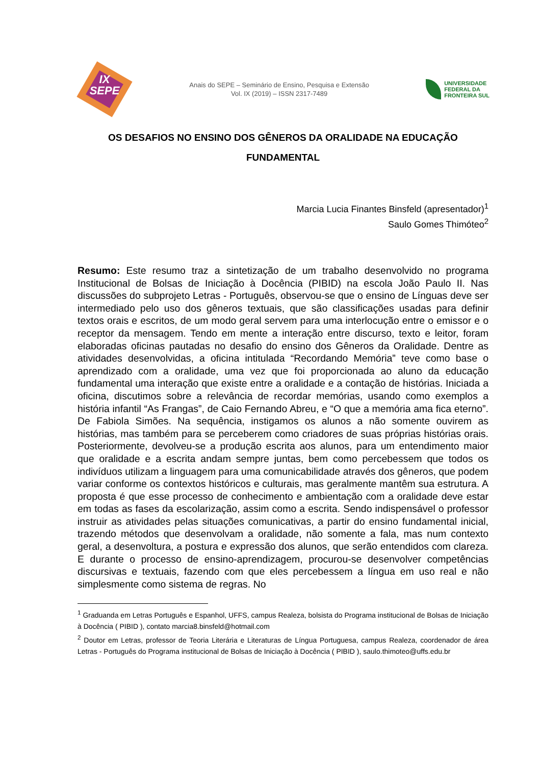IX
SEPE
Anais do SEPE – Seminário de Ensino, Pesquisa e Extensão
Vol. IX (2019) – ISSN 2317-7489
UNIVERSIDADE
FEDERAL DA
FRONTEIRA SUL
OS DESAFIOS NO ENSINO DOS GÊNEROS DA ORALIDADE NA EDUCAÇÃO FUNDAMENTAL
Marcia Lucia Finantes Binsfeld (apresentador)<sup>1</sup>
Saulo Gomes Thimóteo<sup>2</sup>
Resumo: Este resumo traz a sintetização de um trabalho desenvolvido no programa Institucional de Bolsas de Iniciação à Docência (PIBID) na escola João Paulo II. Nas discussões do subprojeto Letras - Português, observou-se que o ensino de Línguas deve ser intermediado pelo uso dos gêneros textuais, que são classificações usadas para definir textos orais e escritos, de um modo geral servem para uma interlocução entre o emissor e o receptor da mensagem. Tendo em mente a interação entre discurso, texto e leitor, foram elaboradas oficinas pautadas no desafio do ensino dos Gêneros da Oralidade. Dentre as atividades desenvolvidas, a oficina intitulada “Recordando Memória” teve como base o aprendizado com a oralidade, uma vez que foi proporcionada ao aluno da educação fundamental uma interação que existe entre a oralidade e a contação de histórias. Iniciada a oficina, discutimos sobre a relevância de recordar memórias, usando como exemplos a história infantil “As Frangas”, de Caio Fernando Abreu, e “O que a memória ama fica eterno”. De Fabiola Simões. Na sequência, instigamos os alunos a não somente ouvirem as histórias, mas também para se perceberem como criadores de suas próprias histórias orais. Posteriormente, devolveu-se a produção escrita aos alunos, para um entendimento maior que oralidade e a escrita andam sempre juntas, bem como percebessem que todos os indivíduos utilizam a linguagem para uma comunicabilidade através dos gêneros, que podem variar conforme os contextos históricos e culturais, mas geralmente mantêm sua estrutura. A proposta é que esse processo de conhecimento e ambientação com a oralidade deve estar em todas as fases da escolarização, assim como a escrita. Sendo indispensável o professor instruir as atividades pelas situações comunicativas, a partir do ensino fundamental inicial, trazendo métodos que desenvolvam a oralidade, não somente a fala, mas num contexto geral, a desenvoltura, a postura e expressão dos alunos, que serão entendidos com clareza. E durante o processo de ensino-aprendizagem, procurou-se desenvolver competências discursivas e textuais, fazendo com que eles percebessem a língua em uso real e não simplesmente como sistema de regras. No
<sup>1</sup> Graduanda em Letras Português e Espanhol, UFFS, campus Realeza, bolsista do Programa institucional de Bolsas de Iniciação à Docência ( PIBID ), contato marcia8.binsfeld@hotmail.com
<sup>2</sup> Doutor em Letras, professor de Teoria Literária e Literaturas de Língua Portuguesa, campus Realeza, coordenador de área Letras - Português do Programa institucional de Bolsas de Iniciação à Docência ( PIBID ), saulo.thimoteo@uffs.edu.br